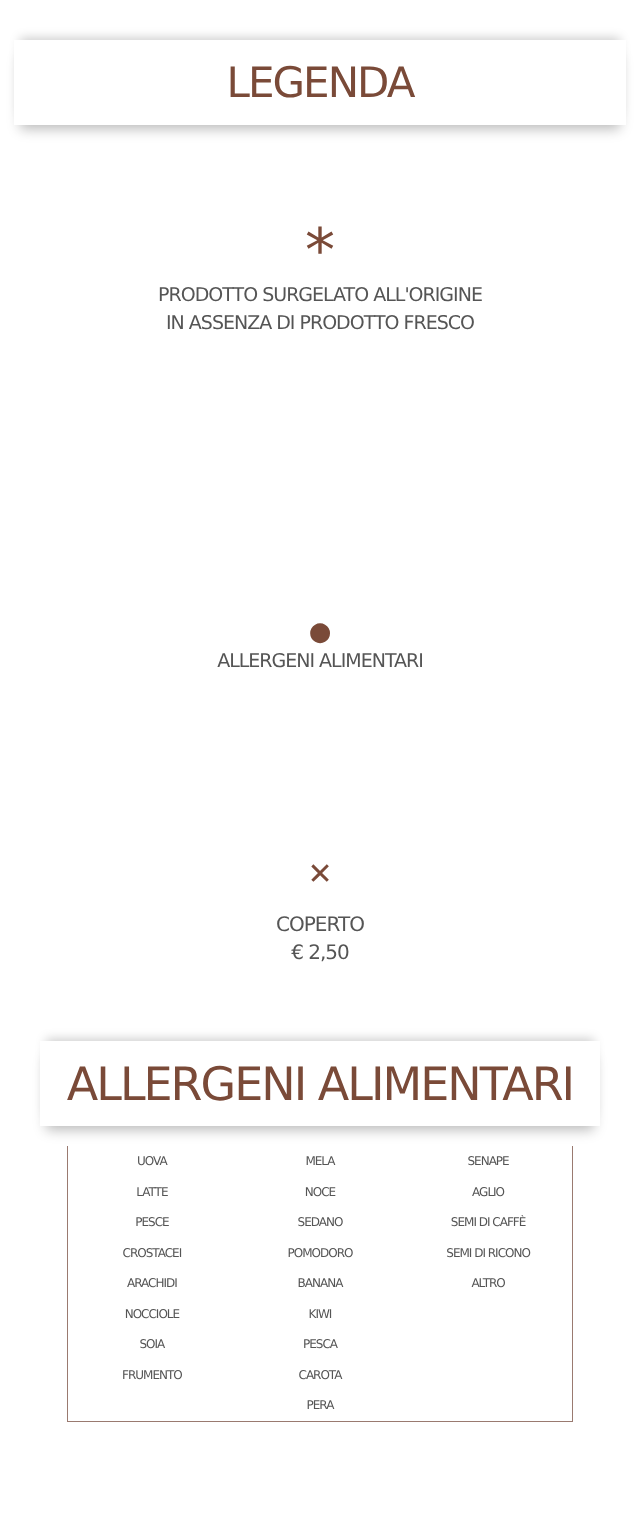LEGENDA
*
PRODOTTO SURGELATO ALL'ORIGINE
IN ASSENZA DI PRODOTTO FRESCO
●
ALLERGENI ALIMENTARI
✕
COPERTO
€ 2,50
ALLERGENI ALIMENTARI
| UOVA | MELA | SENAPE |
| LATTE | NOCE | AGLIO |
| PESCE | SEDANO | SEMI DI CAFFÈ |
| CROSTACEI | POMODORO | SEMI DI RICONO |
| ARACHIDI | BANANA | ALTRO |
| NOCCIOLE | KIWI | |
| SOIA | PESCA | |
| FRUMENTO | CAROTA | |
| | PERA | |